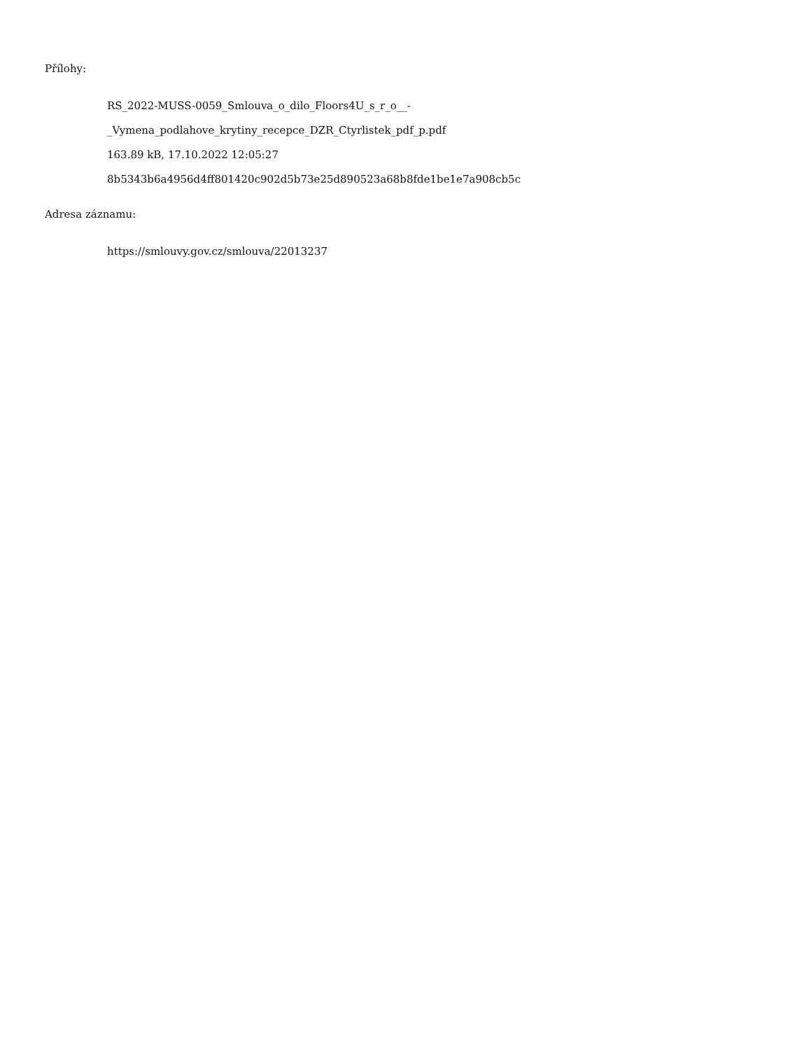Přílohy:
RS_2022-MUSS-0059_Smlouva_o_dilo_Floors4U_s_r_o__-
_Vymena_podlahove_krytiny_recepce_DZR_Ctyrlistek_pdf_p.pdf
163.89 kB, 17.10.2022 12:05:27
8b5343b6a4956d4ff801420c902d5b73e25d890523a68b8fde1be1e7a908cb5c
Adresa záznamu:
https://smlouvy.gov.cz/smlouva/22013237